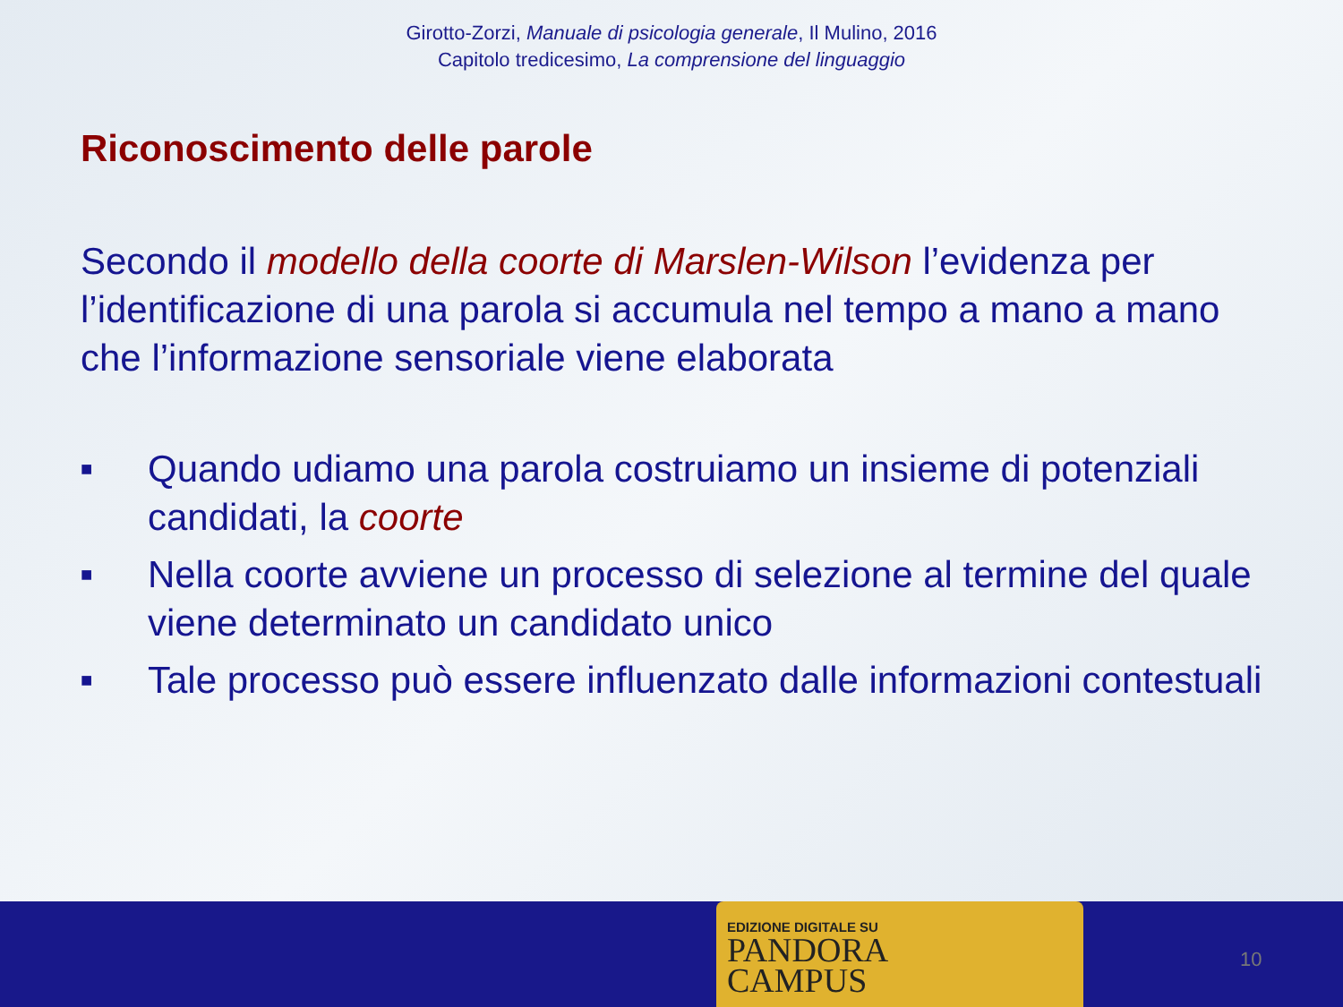Girotto-Zorzi, Manuale di psicologia generale, Il Mulino, 2016
Capitolo tredicesimo, La comprensione del linguaggio
Riconoscimento delle parole
Secondo il modello della coorte di Marslen-Wilson l’evidenza per l’identificazione di una parola si accumula nel tempo a mano a mano che l’informazione sensoriale viene elaborata
■ Quando udiamo una parola costruiamo un insieme di potenziali candidati, la coorte
■ Nella coorte avviene un processo di selezione al termine del quale viene determinato un candidato unico
■ Tale processo può essere influenzato dalle informazioni contestuali
EDIZIONE DIGITALE SU
PANDORA
CAMPUS
10